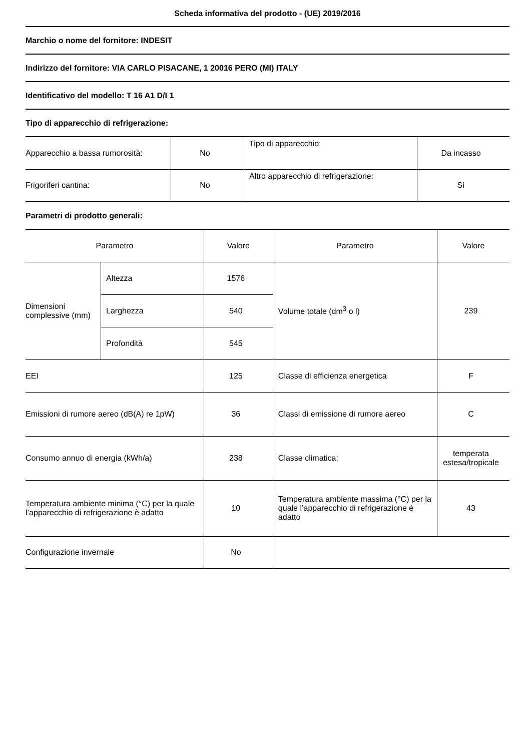Scheda informativa del prodotto - (UE) 2019/2016
Marchio o nome del fornitore: INDESIT
Indirizzo del fornitore: VIA CARLO PISACANE, 1 20016 PERO (MI) ITALY
Identificativo del modello: T 16 A1 D/I 1
Tipo di apparecchio di refrigerazione:
| Apparecchio a bassa rumorosità: | No | Tipo di apparecchio: | Da incasso |
| Frigoriferi cantina: | No | Altro apparecchio di refrigerazione: | Sì |
Parametri di prodotto generali:
| Parametro | | Valore | Parametro | Valore |
| --- | --- | --- | --- | --- |
| Dimensioni complessive (mm) | Altezza | 1576 | Volume totale (dm<sup>3</sup> o l) | 239 |
| | Larghezza | 540 | | |
| | Profondità | 545 | | |
| EEI | | 125 | Classe di efficienza energetica | F |
| Emissioni di rumore aereo (dB(A) re 1pW) | | 36 | Classi di emissione di rumore aereo | C |
| Consumo annuo di energia (kWh/a) | | 238 | Classe climatica: | temperata estesa/tropicale |
| Temperatura ambiente minima (°C) per la quale l’apparecchio di refrigerazione è adatto | | 10 | Temperatura ambiente massima (°C) per la quale l’apparecchio di refrigerazione è adatto | 43 |
| Configurazione invernale | | No | | |